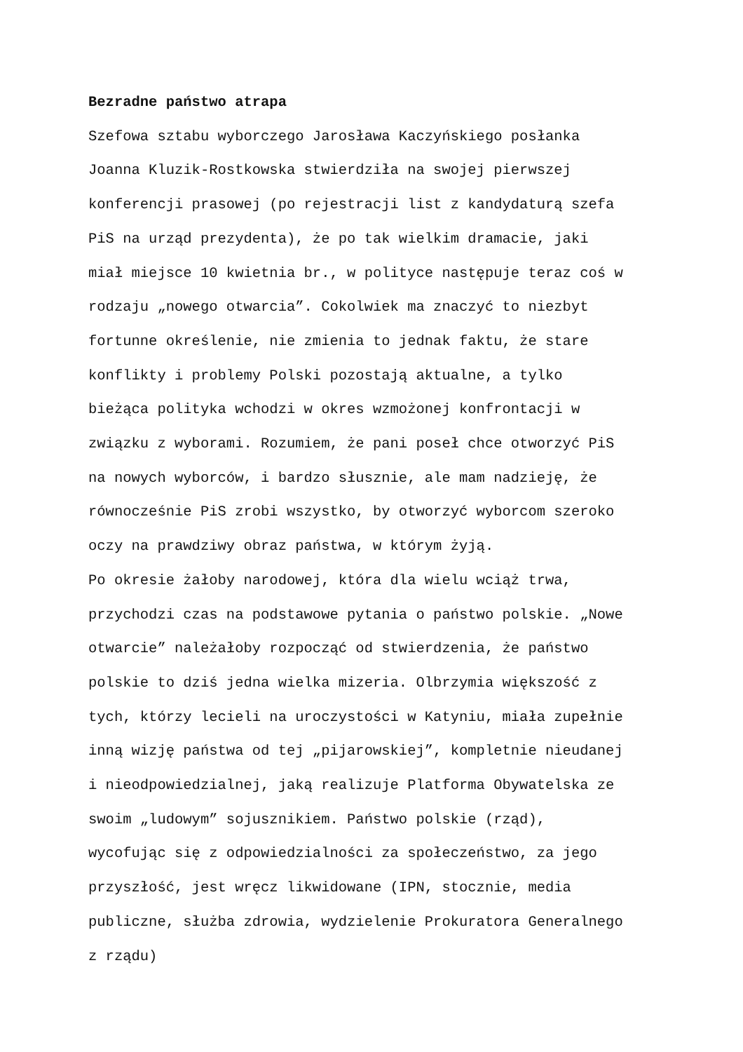Bezradne państwo atrapa
Szefowa sztabu wyborczego Jarosława Kaczyńskiego posłanka
Joanna Kluzik-Rostkowska stwierdziła na swojej pierwszej
konferencji prasowej (po rejestracji list z kandydaturą szefa
PiS na urząd prezydenta), że po tak wielkim dramacie, jaki
miał miejsce 10 kwietnia br., w polityce następuje teraz coś w
rodzaju „nowego otwarcia”. Cokolwiek ma znaczyć to niezbyt
fortunne określenie, nie zmienia to jednak faktu, że stare
konflikty i problemy Polski pozostają aktualne, a tylko
bieżąca polityka wchodzi w okres wzmożonej konfrontacji w
związku z wyborami. Rozumiem, że pani poseł chce otworzyć PiS
na nowych wyborców, i bardzo słusznie, ale mam nadzieję, że
równocześnie PiS zrobi wszystko, by otworzyć wyborcom szeroko
oczy na prawdziwy obraz państwa, w którym żyją.
Po okresie żałoby narodowej, która dla wielu wciąż trwa,
przychodzi czas na podstawowe pytania o państwo polskie. „Nowe
otwarcie” należałoby rozpocząć od stwierdzenia, że państwo
polskie to dziś jedna wielka mizeria. Olbrzymia większość z
tych, którzy lecieli na uroczystości w Katyniu, miała zupełnie
inną wizję państwa od tej „pijarowskiej”, kompletnie nieudanej
i nieodpowiedzialnej, jaką realizuje Platforma Obywatelska ze
swoim „ludowym” sojusznikiem. Państwo polskie (rząd),
wycofując się z odpowiedzialności za społeczeństwo, za jego
przyszłość, jest wręcz likwidowane (IPN, stocznie, media
publiczne, służba zdrowia, wydzielenie Prokuratora Generalnego
z rządu)